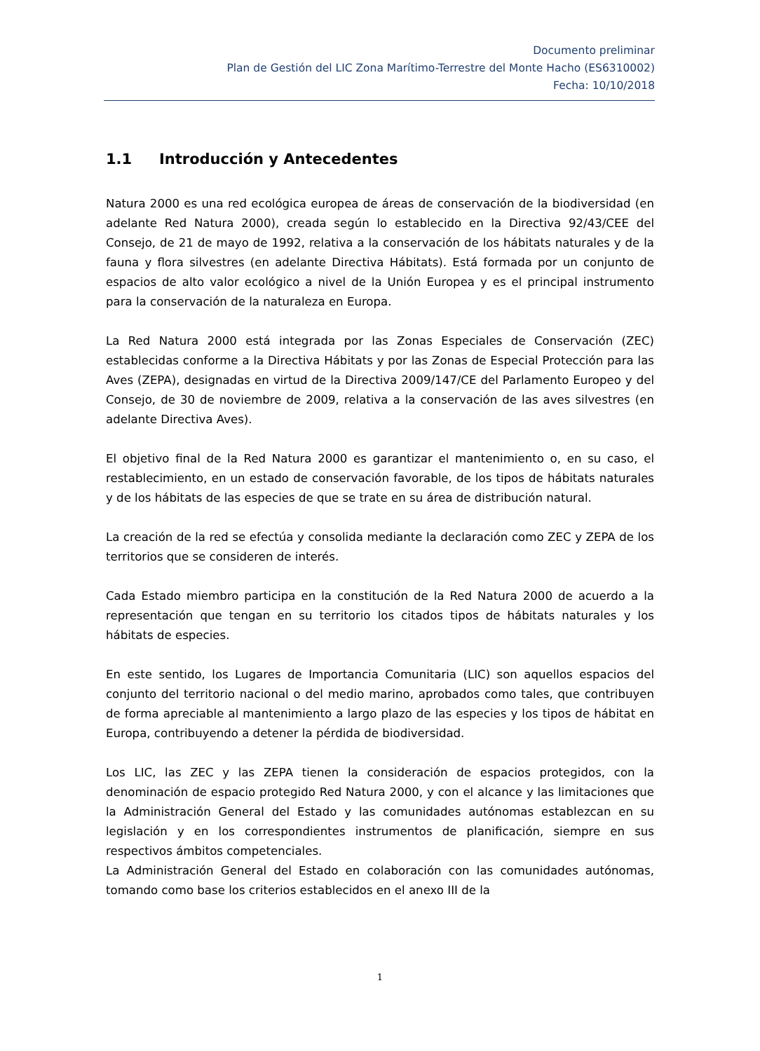Documento preliminar
Plan de Gestión del LIC Zona Marítimo-Terrestre del Monte Hacho (ES6310002)
Fecha: 10/10/2018
1.1 Introducción y Antecedentes
Natura 2000 es una red ecológica europea de áreas de conservación de la biodiversidad (en adelante Red Natura 2000), creada según lo establecido en la Directiva 92/43/CEE del Consejo, de 21 de mayo de 1992, relativa a la conservación de los hábitats naturales y de la fauna y flora silvestres (en adelante Directiva Hábitats). Está formada por un conjunto de espacios de alto valor ecológico a nivel de la Unión Europea y es el principal instrumento para la conservación de la naturaleza en Europa.
La Red Natura 2000 está integrada por las Zonas Especiales de Conservación (ZEC) establecidas conforme a la Directiva Hábitats y por las Zonas de Especial Protección para las Aves (ZEPA), designadas en virtud de la Directiva 2009/147/CE del Parlamento Europeo y del Consejo, de 30 de noviembre de 2009, relativa a la conservación de las aves silvestres (en adelante Directiva Aves).
El objetivo final de la Red Natura 2000 es garantizar el mantenimiento o, en su caso, el restablecimiento, en un estado de conservación favorable, de los tipos de hábitats naturales y de los hábitats de las especies de que se trate en su área de distribución natural.
La creación de la red se efectúa y consolida mediante la declaración como ZEC y ZEPA de los territorios que se consideren de interés.
Cada Estado miembro participa en la constitución de la Red Natura 2000 de acuerdo a la representación que tengan en su territorio los citados tipos de hábitats naturales y los hábitats de especies.
En este sentido, los Lugares de Importancia Comunitaria (LIC) son aquellos espacios del conjunto del territorio nacional o del medio marino, aprobados como tales, que contribuyen de forma apreciable al mantenimiento a largo plazo de las especies y los tipos de hábitat en Europa, contribuyendo a detener la pérdida de biodiversidad.
Los LIC, las ZEC y las ZEPA tienen la consideración de espacios protegidos, con la denominación de espacio protegido Red Natura 2000, y con el alcance y las limitaciones que la Administración General del Estado y las comunidades autónomas establezcan en su legislación y en los correspondientes instrumentos de planificación, siempre en sus respectivos ámbitos competenciales.
La Administración General del Estado en colaboración con las comunidades autónomas, tomando como base los criterios establecidos en el anexo III de la
1